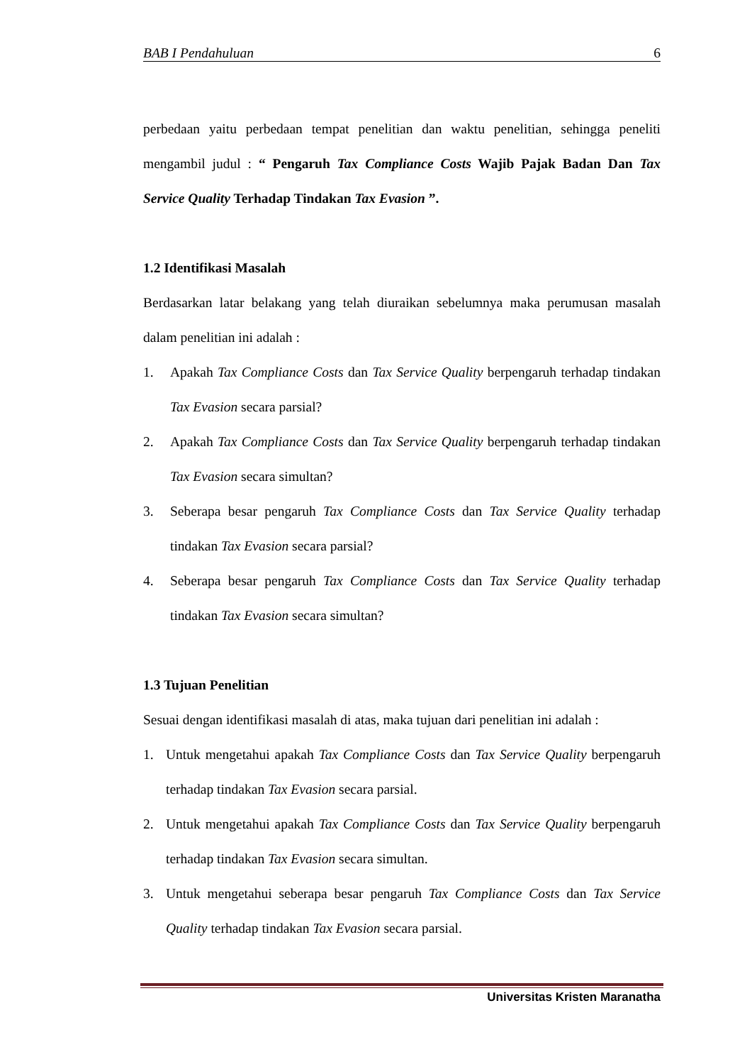BAB I Pendahuluan 6
perbedaan yaitu perbedaan tempat penelitian dan waktu penelitian, sehingga peneliti mengambil judul : “ Pengaruh Tax Compliance Costs Wajib Pajak Badan Dan Tax Service Quality Terhadap Tindakan Tax Evasion ”.
1.2 Identifikasi Masalah
Berdasarkan latar belakang yang telah diuraikan sebelumnya maka perumusan masalah dalam penelitian ini adalah :
1. Apakah Tax Compliance Costs dan Tax Service Quality berpengaruh terhadap tindakan Tax Evasion secara parsial?
2. Apakah Tax Compliance Costs dan Tax Service Quality berpengaruh terhadap tindakan Tax Evasion secara simultan?
3. Seberapa besar pengaruh Tax Compliance Costs dan Tax Service Quality terhadap tindakan Tax Evasion secara parsial?
4. Seberapa besar pengaruh Tax Compliance Costs dan Tax Service Quality terhadap tindakan Tax Evasion secara simultan?
1.3 Tujuan Penelitian
Sesuai dengan identifikasi masalah di atas, maka tujuan dari penelitian ini adalah :
1. Untuk mengetahui apakah Tax Compliance Costs dan Tax Service Quality berpengaruh terhadap tindakan Tax Evasion secara parsial.
2. Untuk mengetahui apakah Tax Compliance Costs dan Tax Service Quality berpengaruh terhadap tindakan Tax Evasion secara simultan.
3. Untuk mengetahui seberapa besar pengaruh Tax Compliance Costs dan Tax Service Quality terhadap tindakan Tax Evasion secara parsial.
Universitas Kristen Maranatha